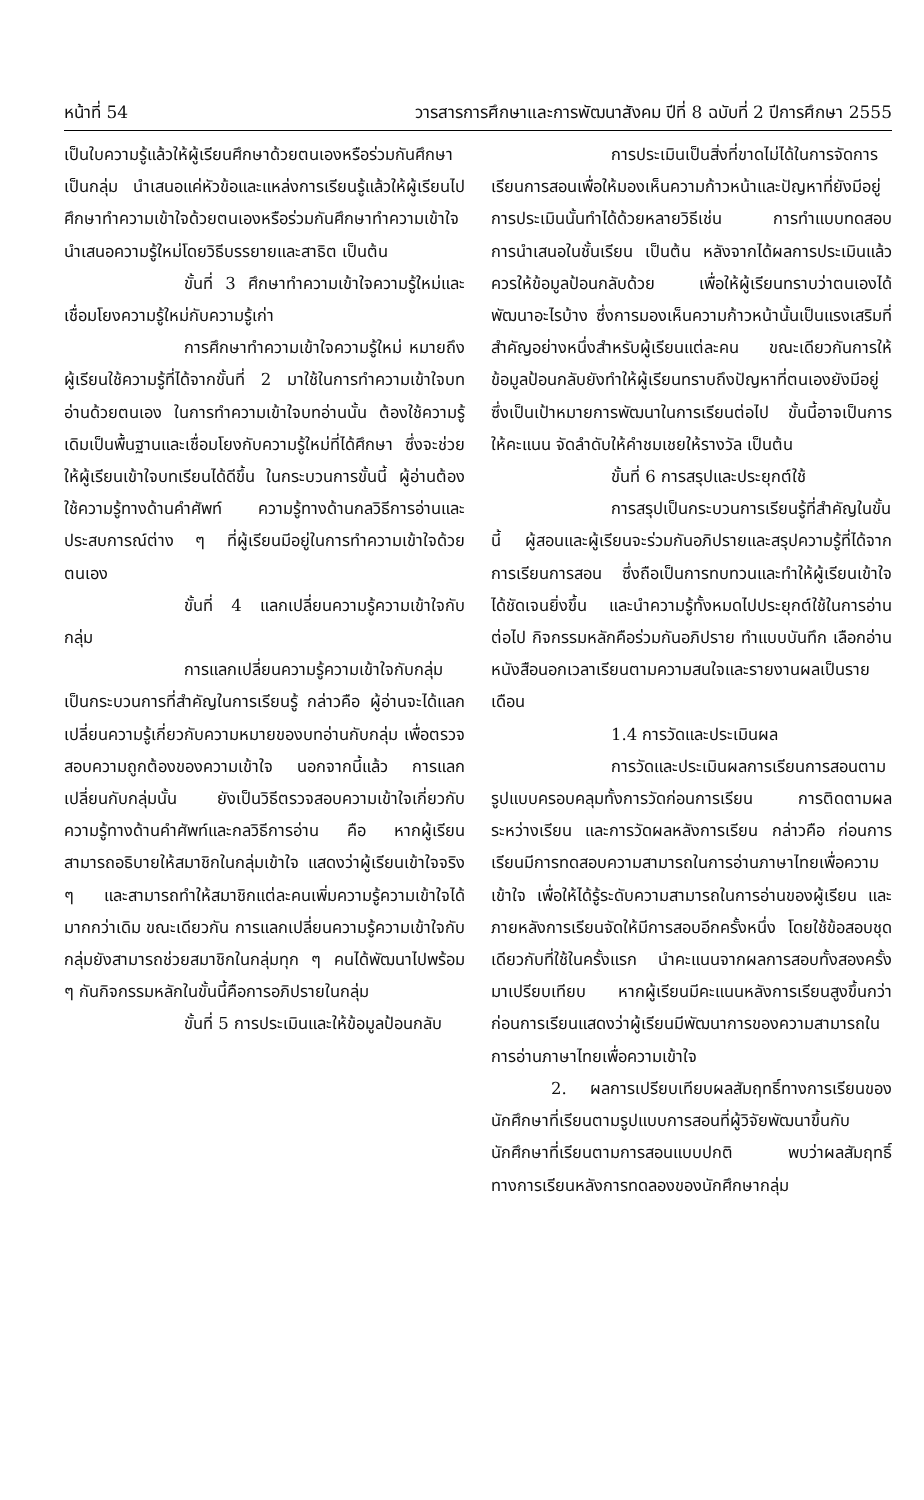หน้าที่ 54 วารสารการศึกษาและการพัฒนาสังคม ปีที่ 8 ฉบับที่ 2 ปีการศึกษา 2555
เป็นใบความรู้แล้วให้ผู้เรียนศึกษาด้วยตนเองหรือร่วมกันศึกษาเป็นกลุ่ม นำเสนอแค่หัวข้อและแหล่งการเรียนรู้แล้วให้ผู้เรียนไปศึกษาทำความเข้าใจด้วยตนเองหรือร่วมกันศึกษาทำความเข้าใจ นำเสนอความรู้ใหม่โดยวิธีบรรยายและสาธิต เป็นต้น
ขั้นที่ 3 ศึกษาทำความเข้าใจความรู้ใหม่และเชื่อมโยงความรู้ใหม่กับความรู้เก่า
การศึกษาทำความเข้าใจความรู้ใหม่ หมายถึง ผู้เรียนใช้ความรู้ที่ได้จากขั้นที่ 2 มาใช้ในการทำความเข้าใจบทอ่านด้วยตนเอง ในการทำความเข้าใจบทอ่านนั้น ต้องใช้ความรู้เดิมเป็นพื้นฐานและเชื่อมโยงกับความรู้ใหม่ที่ได้ศึกษา ซึ่งจะช่วยให้ผู้เรียนเข้าใจบทเรียนได้ดีขึ้น ในกระบวนการขั้นนี้ ผู้อ่านต้องใช้ความรู้ทางด้านคำศัพท์ ความรู้ทางด้านกลวิธีการอ่านและประสบการณ์ต่าง ๆ ที่ผู้เรียนมีอยู่ในการทำความเข้าใจด้วยตนเอง
ขั้นที่ 4 แลกเปลี่ยนความรู้ความเข้าใจกับกลุ่ม
การแลกเปลี่ยนความรู้ความเข้าใจกับกลุ่ม เป็นกระบวนการที่สำคัญในการเรียนรู้ กล่าวคือ ผู้อ่านจะได้แลกเปลี่ยนความรู้เกี่ยวกับความหมายของบทอ่านกับกลุ่ม เพื่อตรวจสอบความถูกต้องของความเข้าใจ นอกจากนี้แล้ว การแลกเปลี่ยนกับกลุ่มนั้น ยังเป็นวิธีตรวจสอบความเข้าใจเกี่ยวกับความรู้ทางด้านคำศัพท์และกลวิธีการอ่าน คือ หากผู้เรียนสามารถอธิบายให้สมาชิกในกลุ่มเข้าใจ แสดงว่าผู้เรียนเข้าใจจริง ๆ และสามารถทำให้สมาชิกแต่ละคนเพิ่มความรู้ความเข้าใจได้มากกว่าเดิม ขณะเดียวกัน การแลกเปลี่ยนความรู้ความเข้าใจกับกลุ่มยังสามารถช่วยสมาชิกในกลุ่มทุก ๆ คนได้พัฒนาไปพร้อม ๆ กันกิจกรรมหลักในขั้นนี้คือการอภิปรายในกลุ่ม
ขั้นที่ 5 การประเมินและให้ข้อมูลป้อนกลับ
การประเมินเป็นสิ่งที่ขาดไม่ได้ในการจัดการเรียนการสอนเพื่อให้มองเห็นความก้าวหน้าและปัญหาที่ยังมีอยู่ การประเมินนั้นทำได้ด้วยหลายวิธีเช่น การทำแบบทดสอบ การนำเสนอในชั้นเรียน เป็นต้น หลังจากได้ผลการประเมินแล้ว ควรให้ข้อมูลป้อนกลับด้วย เพื่อให้ผู้เรียนทราบว่าตนเองได้พัฒนาอะไรบ้าง ซึ่งการมองเห็นความก้าวหน้านั้นเป็นแรงเสริมที่สำคัญอย่างหนึ่งสำหรับผู้เรียนแต่ละคน ขณะเดียวกันการให้ข้อมูลป้อนกลับยังทำให้ผู้เรียนทราบถึงปัญหาที่ตนเองยังมีอยู่ ซึ่งเป็นเป้าหมายการพัฒนาในการเรียนต่อไป ขั้นนี้อาจเป็นการให้คะแนน จัดลำดับให้คำชมเชยให้รางวัล เป็นต้น
ขั้นที่ 6 การสรุปและประยุกต์ใช้
การสรุปเป็นกระบวนการเรียนรู้ที่สำคัญในขั้นนี้ ผู้สอนและผู้เรียนจะร่วมกันอภิปรายและสรุปความรู้ที่ได้จากการเรียนการสอน ซึ่งถือเป็นการทบทวนและทำให้ผู้เรียนเข้าใจได้ชัดเจนยิ่งขึ้น และนำความรู้ทั้งหมดไปประยุกต์ใช้ในการอ่านต่อไป กิจกรรมหลักคือร่วมกันอภิปราย ทำแบบบันทึก เลือกอ่านหนังสือนอกเวลาเรียนตามความสนใจและรายงานผลเป็นรายเดือน
1.4 การวัดและประเมินผล
การวัดและประเมินผลการเรียนการสอนตามรูปแบบครอบคลุมทั้งการวัดก่อนการเรียน การติดตามผลระหว่างเรียน และการวัดผลหลังการเรียน กล่าวคือ ก่อนการเรียนมีการทดสอบความสามารถในการอ่านภาษาไทยเพื่อความเข้าใจ เพื่อให้ได้รู้ระดับความสามารถในการอ่านของผู้เรียน และภายหลังการเรียนจัดให้มีการสอบอีกครั้งหนึ่ง โดยใช้ข้อสอบชุดเดียวกับที่ใช้ในครั้งแรก นำคะแนนจากผลการสอบทั้งสองครั้งมาเปรียบเทียบ หากผู้เรียนมีคะแนนหลังการเรียนสูงขึ้นกว่าก่อนการเรียนแสดงว่าผู้เรียนมีพัฒนาการของความสามารถในการอ่านภาษาไทยเพื่อความเข้าใจ
2. ผลการเปรียบเทียบผลสัมฤทธิ์ทางการเรียนของนักศึกษาที่เรียนตามรูปแบบการสอนที่ผู้วิจัยพัฒนาขึ้นกับนักศึกษาที่เรียนตามการสอนแบบปกติ พบว่าผลสัมฤทธิ์ทางการเรียนหลังการทดลองของนักศึกษากลุ่ม